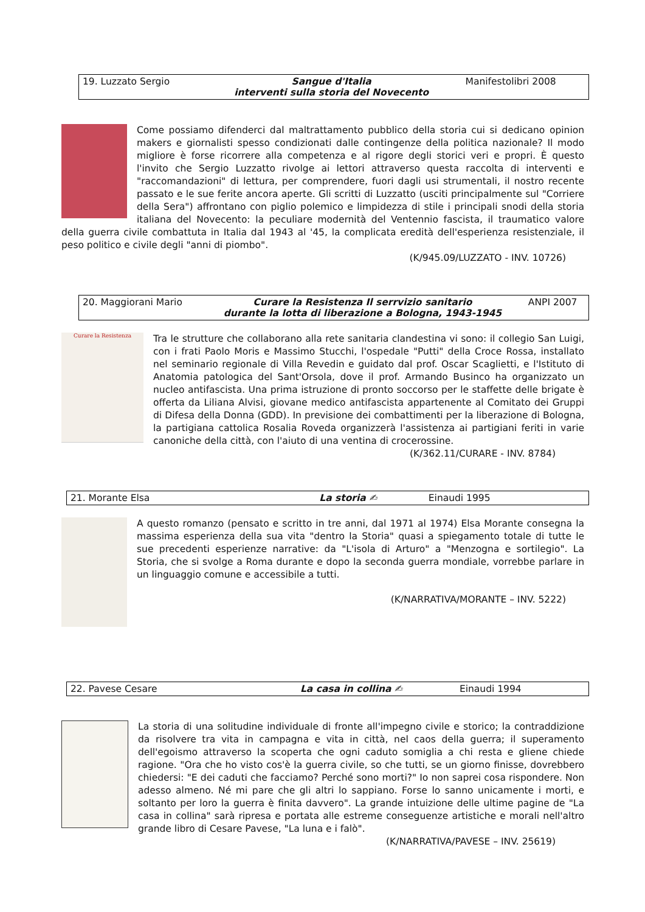| 19. Luzzato Sergio | Sangue d'Italia interventi sulla storia del Novecento | Manifestolibri 2008 |
Come possiamo difenderci dal maltrattamento pubblico della storia cui si dedicano opinion makers e giornalisti spesso condizionati dalle contingenze della politica nazionale? Il modo migliore è forse ricorrere alla competenza e al rigore degli storici veri e propri. È questo l'invito che Sergio Luzzatto rivolge ai lettori attraverso questa raccolta di interventi e "raccomandazioni" di lettura, per comprendere, fuori dagli usi strumentali, il nostro recente passato e le sue ferite ancora aperte. Gli scritti di Luzzatto (usciti principalmente sul "Corriere della Sera") affrontano con piglio polemico e limpidezza di stile i principali snodi della storia italiana del Novecento: la peculiare modernità del Ventennio fascista, il traumatico valore della guerra civile combattuta in Italia dal 1943 al '45, la complicata eredità dell'esperienza resistenziale, il peso politico e civile degli "anni di piombo".
(K/945.09/LUZZATO - INV. 10726)
| 20. Maggiorani Mario | Curare la Resistenza Il serrvizio sanitario durante la lotta di liberazione a Bologna, 1943-1945 | ANPI 2007 |
Curare la Resistenza
Tra le strutture che collaborano alla rete sanitaria clandestina vi sono: il collegio San Luigi, con i frati Paolo Moris e Massimo Stucchi, l'ospedale "Putti" della Croce Rossa, installato nel seminario regionale di Villa Revedin e guidato dal prof. Oscar Scaglietti, e l'Istituto di Anatomia patologica del Sant'Orsola, dove il prof. Armando Businco ha organizzato un nucleo antifascista. Una prima istruzione di pronto soccorso per le staffette delle brigate è offerta da Liliana Alvisi, giovane medico antifascista appartenente al Comitato dei Gruppi di Difesa della Donna (GDD). In previsione dei combattimenti per la liberazione di Bologna, la partigiana cattolica Rosalia Roveda organizzerà l'assistenza ai partigiani feriti in varie canoniche della città, con l'aiuto di una ventina di crocerossine.
(K/362.11/CURARE - INV. 8784)
| 21. Morante Elsa | La storia ✍ | Einaudi 1995 |
A questo romanzo (pensato e scritto in tre anni, dal 1971 al 1974) Elsa Morante consegna la massima esperienza della sua vita "dentro la Storia" quasi a spiegamento totale di tutte le sue precedenti esperienze narrative: da "L'isola di Arturo" a "Menzogna e sortilegio". La Storia, che si svolge a Roma durante e dopo la seconda guerra mondiale, vorrebbe parlare in un linguaggio comune e accessibile a tutti.
(K/NARRATIVA/MORANTE – INV. 5222)
| 22. Pavese Cesare | La casa in collina ✍ | Einaudi 1994 |
La storia di una solitudine individuale di fronte all'impegno civile e storico; la contraddizione da risolvere tra vita in campagna e vita in città, nel caos della guerra; il superamento dell'egoismo attraverso la scoperta che ogni caduto somiglia a chi resta e gliene chiede ragione. "Ora che ho visto cos'è la guerra civile, so che tutti, se un giorno finisse, dovrebbero chiedersi: "E dei caduti che facciamo? Perché sono morti?" Io non saprei cosa rispondere. Non adesso almeno. Né mi pare che gli altri lo sappiano. Forse lo sanno unicamente i morti, e soltanto per loro la guerra è finita davvero". La grande intuizione delle ultime pagine de "La casa in collina" sarà ripresa e portata alle estreme conseguenze artistiche e morali nell'altro grande libro di Cesare Pavese, "La luna e i falò".
(K/NARRATIVA/PAVESE – INV. 25619)